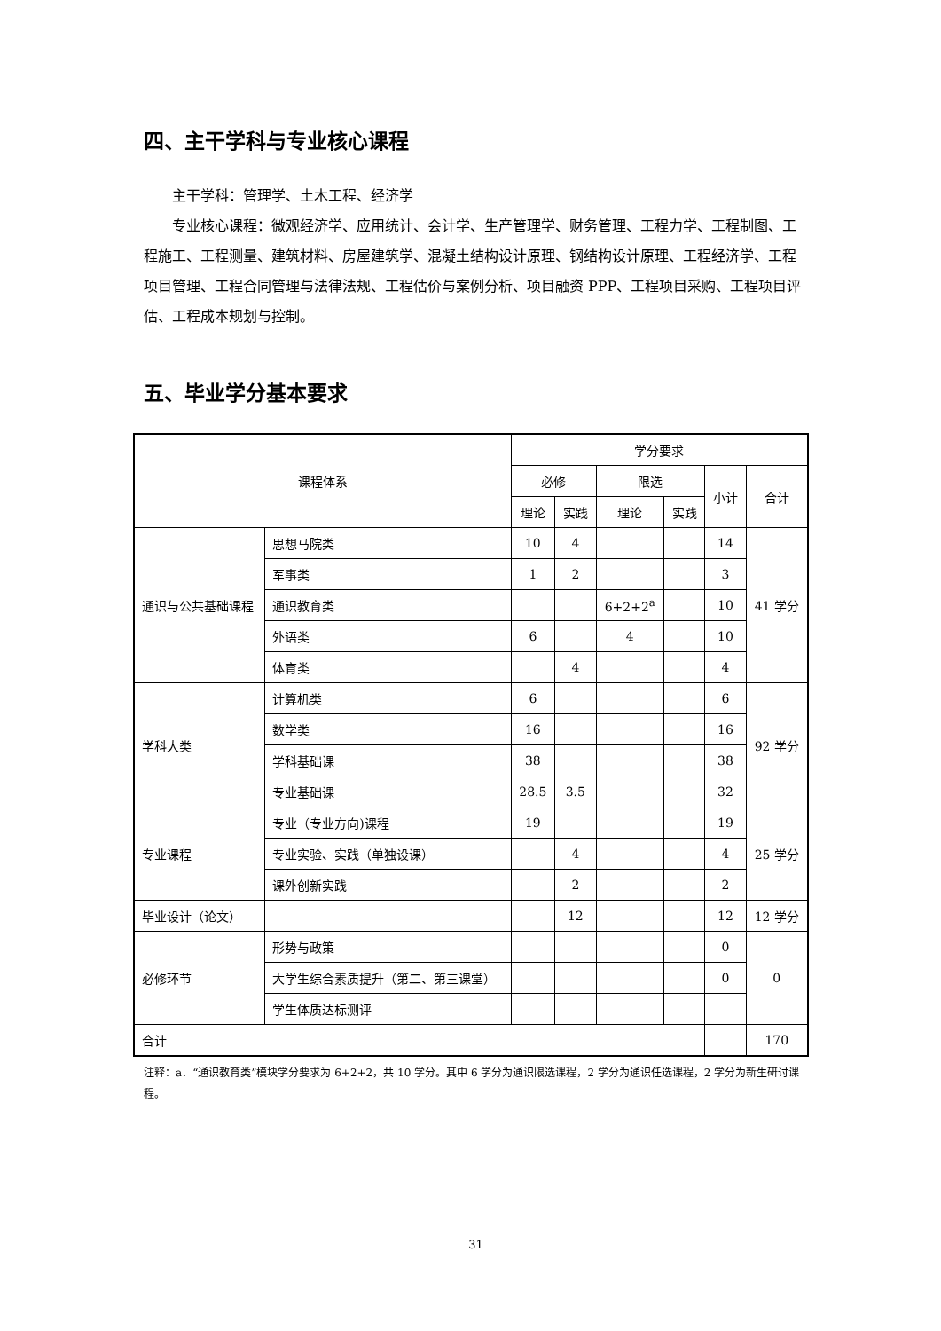四、主干学科与专业核心课程
主干学科：管理学、土木工程、经济学
专业核心课程：微观经济学、应用统计、会计学、生产管理学、财务管理、工程力学、工程制图、工程施工、工程测量、建筑材料、房屋建筑学、混凝土结构设计原理、钢结构设计原理、工程经济学、工程项目管理、工程合同管理与法律法规、工程估价与案例分析、项目融资 PPP、工程项目采购、工程项目评估、工程成本规划与控制。
五、毕业学分基本要求
| 课程体系 | | 学分要求 | | | | | |
| --- | --- | --- | --- | --- | --- | --- | --- |
| | | 必修 | | 限选 | | 小计 | 合计 |
| | | 理论 | 实践 | 理论 | 实践 | | |
| 通识与公共基础课程 | 思想马院类 | 10 | 4 | | | 14 | 41 学分 |
| | 军事类 | 1 | 2 | | | 3 | |
| | 通识教育类 | | | 6+2+2<sup>a</sup> | | 10 | |
| | 外语类 | 6 | | 4 | | 10 | |
| | 体育类 | | 4 | | | 4 | |
| 学科大类 | 计算机类 | 6 | | | | 6 | 92 学分 |
| | 数学类 | 16 | | | | 16 | |
| | 学科基础课 | 38 | | | | 38 | |
| | 专业基础课 | 28.5 | 3.5 | | | 32 | |
| 专业课程 | 专业（专业方向)课程 | 19 | | | | 19 | 25 学分 |
| | 专业实验、实践（单独设课） | | 4 | | | 4 | |
| | 课外创新实践 | | 2 | | | 2 | |
| 毕业设计（论文） | | | 12 | | | 12 | 12 学分 |
| 必修环节 | 形势与政策 | | | | | 0 | 0 |
| | 大学生综合素质提升（第二、第三课堂） | | | | | 0 | |
| | 学生体质达标测评 | | | | | | |
| 合计 | | | | | | | 170 |
注释：a．“通识教育类”模块学分要求为 6+2+2，共 10 学分。其中 6 学分为通识限选课程，2 学分为通识任选课程，2 学分为新生研讨课程。
31